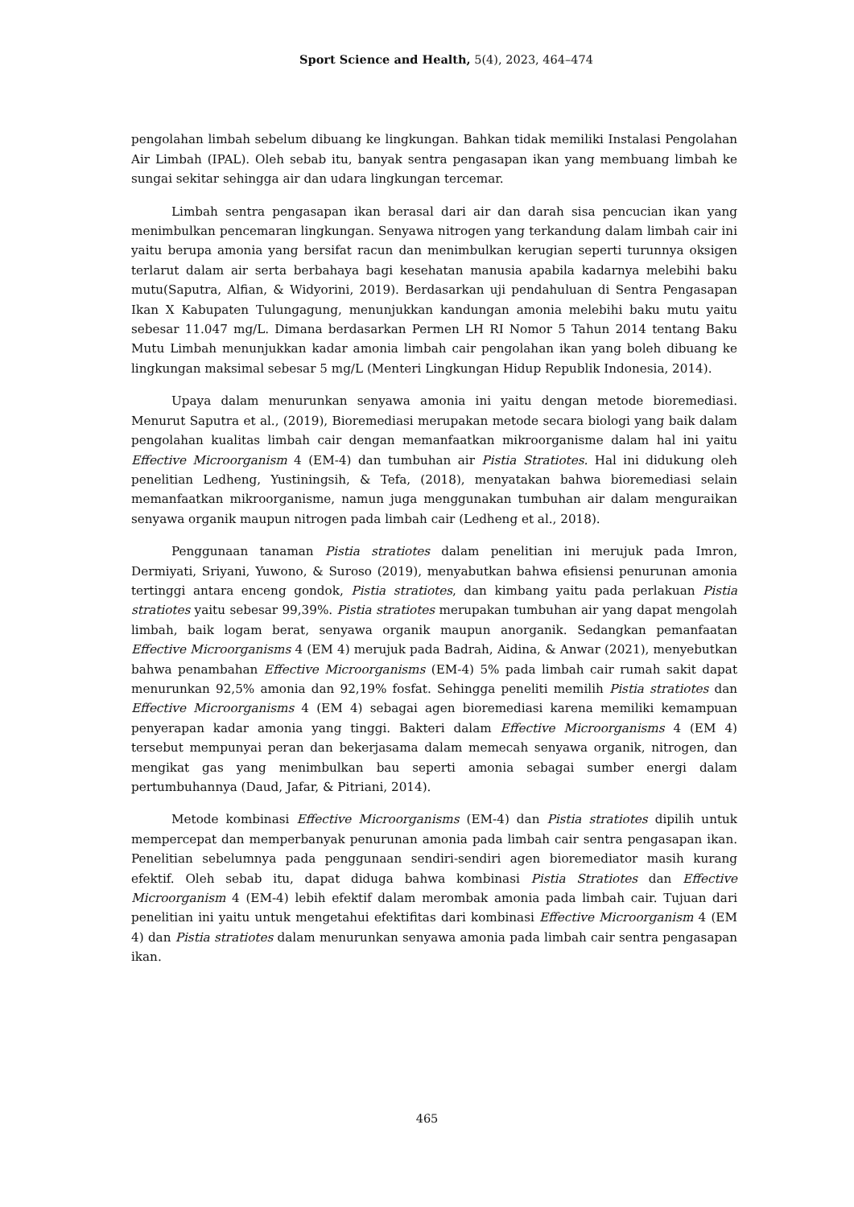Sport Science and Health, 5(4), 2023, 464–474
pengolahan limbah sebelum dibuang ke lingkungan. Bahkan tidak memiliki Instalasi Pengolahan Air Limbah (IPAL). Oleh sebab itu, banyak sentra pengasapan ikan yang membuang limbah ke sungai sekitar sehingga air dan udara lingkungan tercemar.
Limbah sentra pengasapan ikan berasal dari air dan darah sisa pencucian ikan yang menimbulkan pencemaran lingkungan. Senyawa nitrogen yang terkandung dalam limbah cair ini yaitu berupa amonia yang bersifat racun dan menimbulkan kerugian seperti turunnya oksigen terlarut dalam air serta berbahaya bagi kesehatan manusia apabila kadarnya melebihi baku mutu(Saputra, Alfian, & Widyorini, 2019). Berdasarkan uji pendahuluan di Sentra Pengasapan Ikan X Kabupaten Tulungagung, menunjukkan kandungan amonia melebihi baku mutu yaitu sebesar 11.047 mg/L. Dimana berdasarkan Permen LH RI Nomor 5 Tahun 2014 tentang Baku Mutu Limbah menunjukkan kadar amonia limbah cair pengolahan ikan yang boleh dibuang ke lingkungan maksimal sebesar 5 mg/L (Menteri Lingkungan Hidup Republik Indonesia, 2014).
Upaya dalam menurunkan senyawa amonia ini yaitu dengan metode bioremediasi. Menurut Saputra et al., (2019), Bioremediasi merupakan metode secara biologi yang baik dalam pengolahan kualitas limbah cair dengan memanfaatkan mikroorganisme dalam hal ini yaitu Effective Microorganism 4 (EM-4) dan tumbuhan air Pistia Stratiotes. Hal ini didukung oleh penelitian Ledheng, Yustiningsih, & Tefa, (2018), menyatakan bahwa bioremediasi selain memanfaatkan mikroorganisme, namun juga menggunakan tumbuhan air dalam menguraikan senyawa organik maupun nitrogen pada limbah cair (Ledheng et al., 2018).
Penggunaan tanaman Pistia stratiotes dalam penelitian ini merujuk pada Imron, Dermiyati, Sriyani, Yuwono, & Suroso (2019), menyabutkan bahwa efisiensi penurunan amonia tertinggi antara enceng gondok, Pistia stratiotes, dan kimbang yaitu pada perlakuan Pistia stratiotes yaitu sebesar 99,39%. Pistia stratiotes merupakan tumbuhan air yang dapat mengolah limbah, baik logam berat, senyawa organik maupun anorganik. Sedangkan pemanfaatan Effective Microorganisms 4 (EM 4) merujuk pada Badrah, Aidina, & Anwar (2021), menyebutkan bahwa penambahan Effective Microorganisms (EM-4) 5% pada limbah cair rumah sakit dapat menurunkan 92,5% amonia dan 92,19% fosfat. Sehingga peneliti memilih Pistia stratiotes dan Effective Microorganisms 4 (EM 4) sebagai agen bioremediasi karena memiliki kemampuan penyerapan kadar amonia yang tinggi. Bakteri dalam Effective Microorganisms 4 (EM 4) tersebut mempunyai peran dan bekerjasama dalam memecah senyawa organik, nitrogen, dan mengikat gas yang menimbulkan bau seperti amonia sebagai sumber energi dalam pertumbuhannya (Daud, Jafar, & Pitriani, 2014).
Metode kombinasi Effective Microorganisms (EM-4) dan Pistia stratiotes dipilih untuk mempercepat dan memperbanyak penurunan amonia pada limbah cair sentra pengasapan ikan. Penelitian sebelumnya pada penggunaan sendiri-sendiri agen bioremediator masih kurang efektif. Oleh sebab itu, dapat diduga bahwa kombinasi Pistia Stratiotes dan Effective Microorganism 4 (EM-4) lebih efektif dalam merombak amonia pada limbah cair. Tujuan dari penelitian ini yaitu untuk mengetahui efektifitas dari kombinasi Effective Microorganism 4 (EM 4) dan Pistia stratiotes dalam menurunkan senyawa amonia pada limbah cair sentra pengasapan ikan.
465